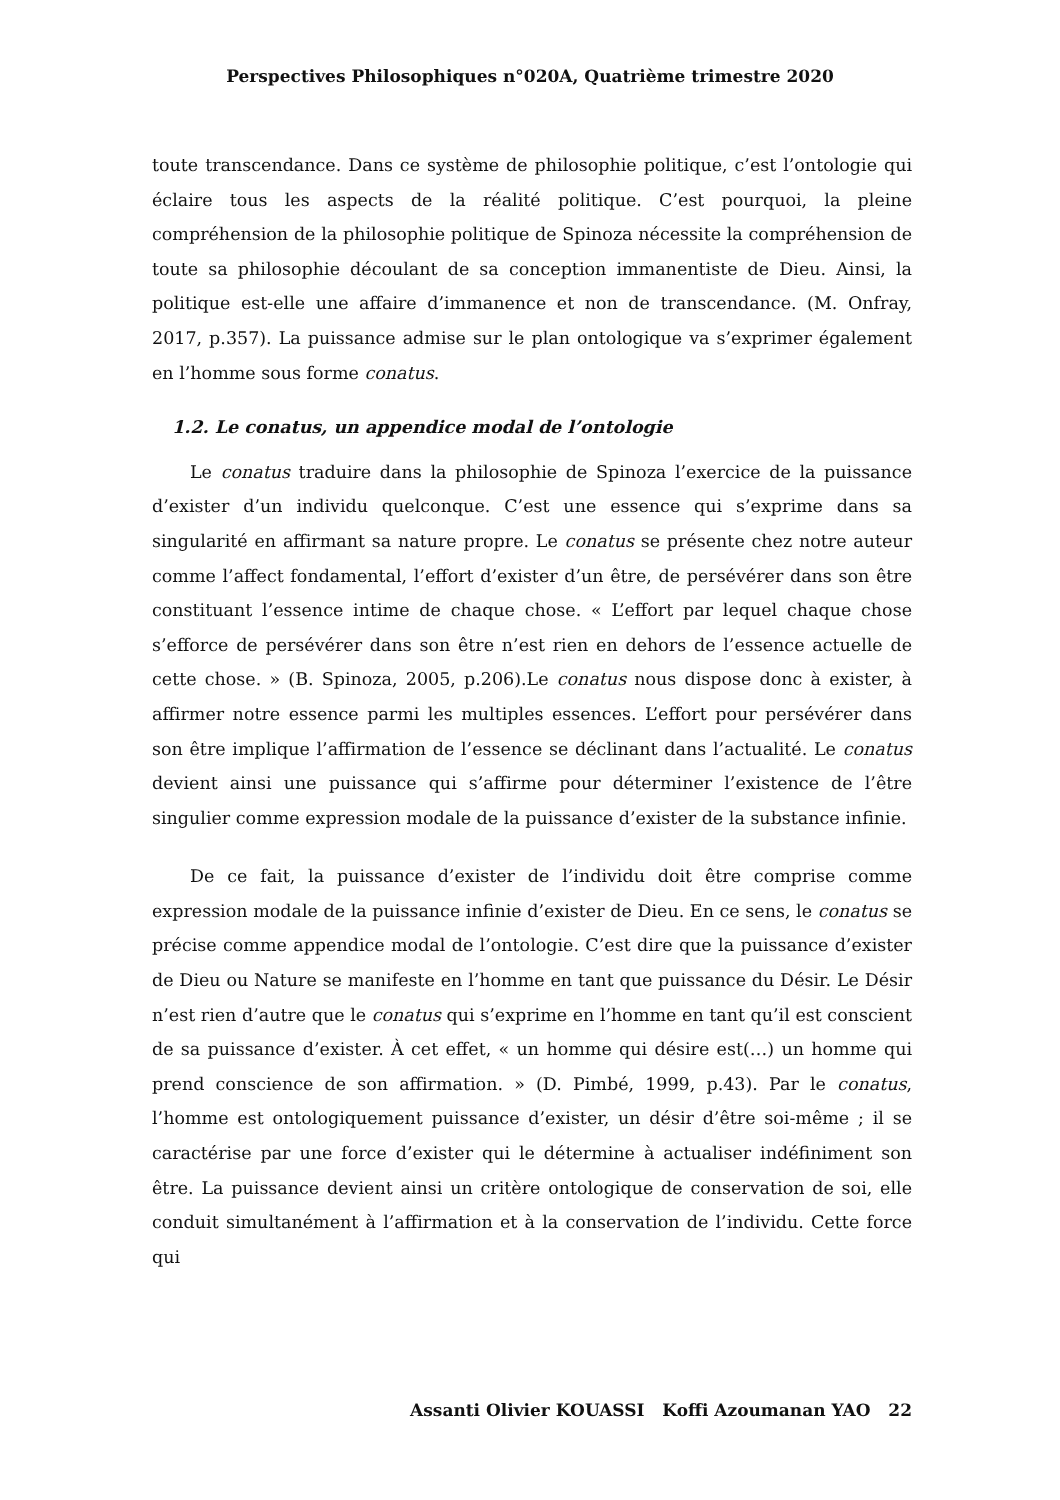Perspectives Philosophiques n°020A, Quatrième trimestre 2020
toute transcendance. Dans ce système de philosophie politique, c’est l’ontologie qui éclaire tous les aspects de la réalité politique. C’est pourquoi, la pleine compréhension de la philosophie politique de Spinoza nécessite la compréhension de toute sa philosophie découlant de sa conception immanentiste de Dieu. Ainsi, la politique est-elle une affaire d’immanence et non de transcendance. (M. Onfray, 2017, p.357). La puissance admise sur le plan ontologique va s’exprimer également en l’homme sous forme conatus.
1.2. Le conatus, un appendice modal de l’ontologie
Le conatus traduire dans la philosophie de Spinoza l’exercice de la puissance d’exister d’un individu quelconque. C’est une essence qui s’exprime dans sa singularité en affirmant sa nature propre. Le conatus se présente chez notre auteur comme l’affect fondamental, l’effort d’exister d’un être, de persévérer dans son être constituant l’essence intime de chaque chose. « L’effort par lequel chaque chose s’efforce de persévérer dans son être n’est rien en dehors de l’essence actuelle de cette chose. » (B. Spinoza, 2005, p.206).Le conatus nous dispose donc à exister, à affirmer notre essence parmi les multiples essences. L’effort pour persévérer dans son être implique l’affirmation de l’essence se déclinant dans l’actualité. Le conatus devient ainsi une puissance qui s’affirme pour déterminer l’existence de l’être singulier comme expression modale de la puissance d’exister de la substance infinie.
De ce fait, la puissance d’exister de l’individu doit être comprise comme expression modale de la puissance infinie d’exister de Dieu. En ce sens, le conatus se précise comme appendice modal de l’ontologie. C’est dire que la puissance d’exister de Dieu ou Nature se manifeste en l’homme en tant que puissance du Désir. Le Désir n’est rien d’autre que le conatus qui s’exprime en l’homme en tant qu’il est conscient de sa puissance d’exister. À cet effet, « un homme qui désire est(…) un homme qui prend conscience de son affirmation. » (D. Pimbé, 1999, p.43). Par le conatus, l’homme est ontologiquement puissance d’exister, un désir d’être soi-même ; il se caractérise par une force d’exister qui le détermine à actualiser indéfiniment son être. La puissance devient ainsi un critère ontologique de conservation de soi, elle conduit simultanément à l’affirmation et à la conservation de l’individu. Cette force qui
Assanti Olivier KOUASSI Koffi Azoumanan YAO 22